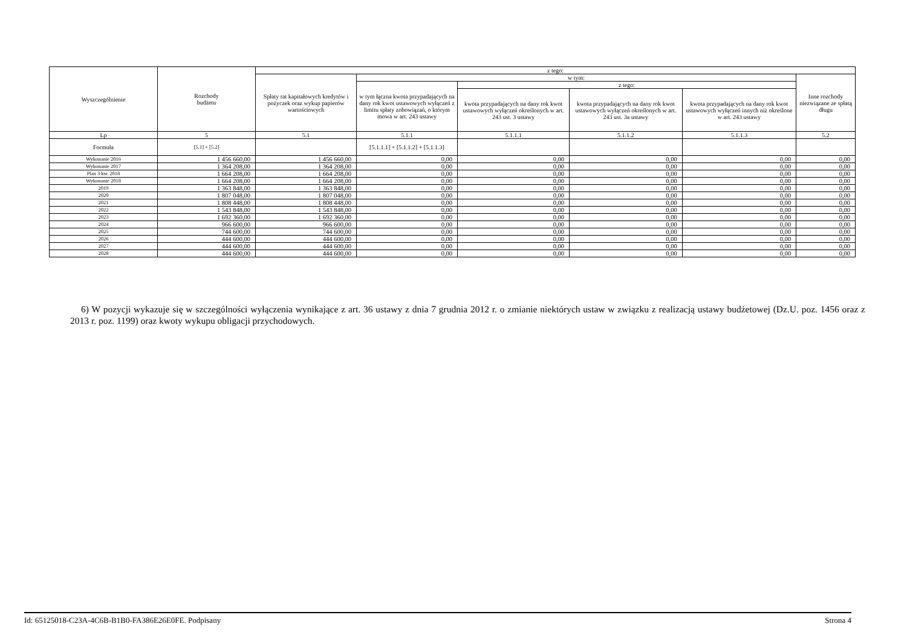| Wyszczególnienie | Rozchody budżetu | z tego: | | | | | |
| --- | --- | --- | --- | --- | --- | --- | --- |
| | | Spłaty rat kapitałowych kredytów i pożyczek oraz wykup papierów wartościowych | w tym: | | | | Inne rozchody niezwiązane ze spłatą długu |
| | | | w tym łączna kwota przypadających na dany rok kwot ustawowych wyłączeń z limitu spłaty zobowiązań, o którym mowa w art. 243 ustawy | z tego: | | | |
| | | | | kwota przypadających na dany rok kwot ustawowych wyłączeń określonych w art. 243 ust. 3 ustawy | kwota przypadających na dany rok kwot ustawowych wyłączeń określonych w art. 243 ust. 3a ustawy | kwota przypadających na dany rok kwot ustawowych wyłączeń innych niż określone w art. 243 ustawy | |
| Lp | 5 | 5.1 | 5.1.1 | 5.1.1.1 | 5.1.1.2 | 5.1.1.3 | 5.2 |
| Formuła | [5.1] + [5.2] | | [5.1.1.1] + [5.1.1.2] + [5.1.1.3] | | | | |
| Wykonanie 2016 | 1 456 660,00 | 1 456 660,00 | 0,00 | 0,00 | 0,00 | 0,00 | 0,00 |
| Wykonanie 2017 | 1 364 208,00 | 1 364 208,00 | 0,00 | 0,00 | 0,00 | 0,00 | 0,00 |
| Plan 3 kw. 2018 | 1 664 208,00 | 1 664 208,00 | 0,00 | 0,00 | 0,00 | 0,00 | 0,00 |
| Wykonanie 2018 | 1 664 208,00 | 1 664 208,00 | 0,00 | 0,00 | 0,00 | 0,00 | 0,00 |
| 2019 | 1 363 848,00 | 1 363 848,00 | 0,00 | 0,00 | 0,00 | 0,00 | 0,00 |
| 2020 | 1 807 048,00 | 1 807 048,00 | 0,00 | 0,00 | 0,00 | 0,00 | 0,00 |
| 2021 | 1 808 448,00 | 1 808 448,00 | 0,00 | 0,00 | 0,00 | 0,00 | 0,00 |
| 2022 | 1 543 848,00 | 1 543 848,00 | 0,00 | 0,00 | 0,00 | 0,00 | 0,00 |
| 2023 | 1 692 360,00 | 1 692 360,00 | 0,00 | 0,00 | 0,00 | 0,00 | 0,00 |
| 2024 | 966 600,00 | 966 600,00 | 0,00 | 0,00 | 0,00 | 0,00 | 0,00 |
| 2025 | 744 600,00 | 744 600,00 | 0,00 | 0,00 | 0,00 | 0,00 | 0,00 |
| 2026 | 444 600,00 | 444 600,00 | 0,00 | 0,00 | 0,00 | 0,00 | 0,00 |
| 2027 | 444 600,00 | 444 600,00 | 0,00 | 0,00 | 0,00 | 0,00 | 0,00 |
| 2028 | 444 600,00 | 444 600,00 | 0,00 | 0,00 | 0,00 | 0,00 | 0,00 |
6) W pozycji wykazuje się w szczególności wyłączenia wynikające z art. 36 ustawy z dnia 7 grudnia 2012 r. o zmianie niektórych ustaw w związku z realizacją ustawy budżetowej (Dz.U. poz. 1456 oraz z 2013 r. poz. 1199) oraz kwoty wykupu obligacji przychodowych.
Id: 65125018-C23A-4C6B-B1B0-FA386E26E0FE. Podpisany Strona 4